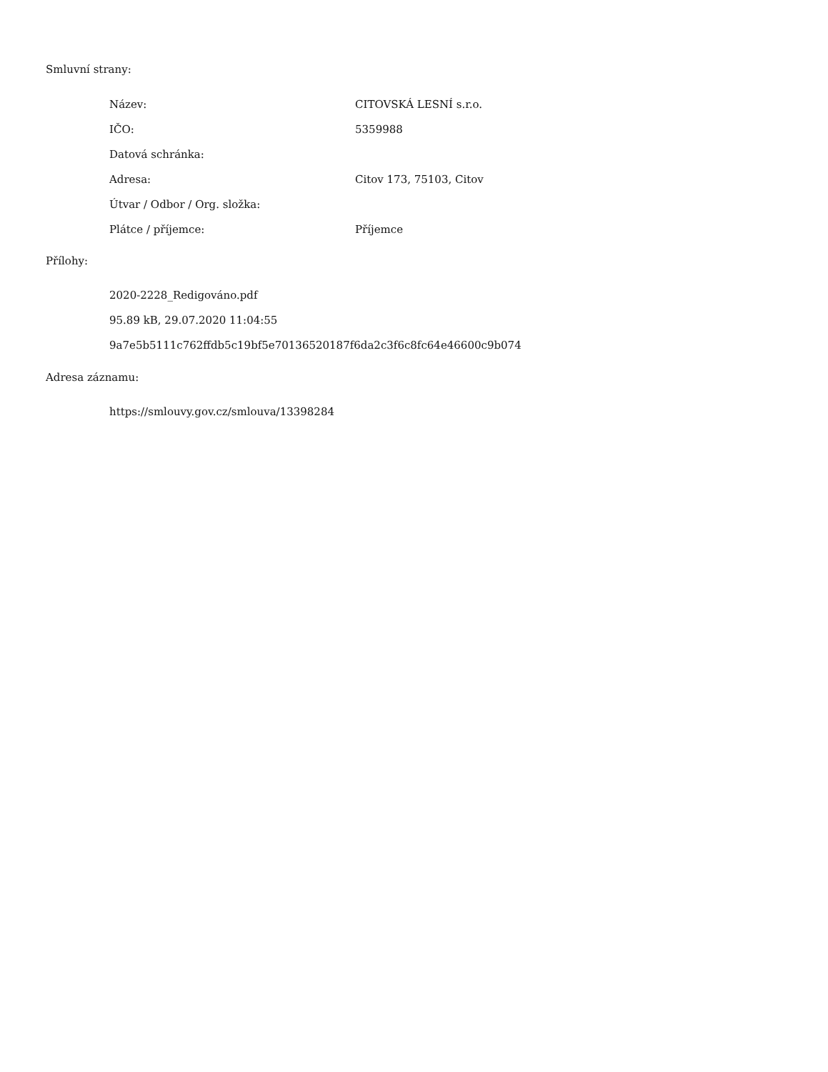Smluvní strany:
| Název: | CITOVSKÁ LESNÍ s.r.o. |
| IČO: | 5359988 |
| Datová schránka: | |
| Adresa: | Citov 173, 75103, Citov |
| Útvar / Odbor / Org. složka: | |
| Plátce / příjemce: | Příjemce |
Přílohy:
2020-2228_Redigováno.pdf
95.89 kB, 29.07.2020 11:04:55
9a7e5b5111c762ffdb5c19bf5e70136520187f6da2c3f6c8fc64e46600c9b074
Adresa záznamu:
https://smlouvy.gov.cz/smlouva/13398284